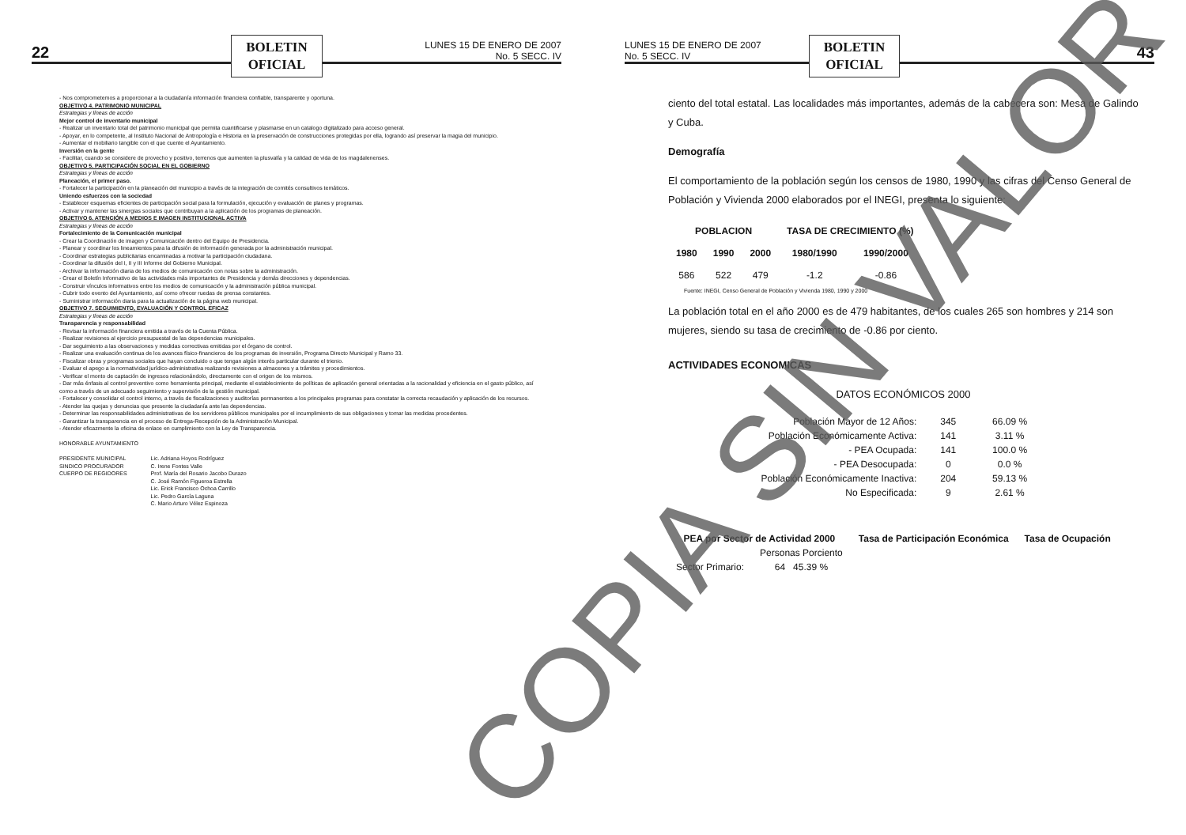22
BOLETIN
OFICIAL
LUNES 15 DE ENERO DE 2007
No. 5 SECC. IV
- Nos comprometemos a proporcionar a la ciudadanía información financiera confiable, transparente y oportuna.
OBJETIVO 4. PATRIMONIO MUNICIPAL
Estrategias y líneas de acción
Mejor control de inventario municipal
- Realizar un inventario total del patrimonio municipal que permita cuantificarse y plasmarse en un catalogo digitalizado para acceso general.
- Apoyar, en lo competente, al Instituto Nacional de Antropología e Historia en la preservación de construcciones protegidas por ella, logrando así preservar la magia del municipio.
- Aumentar el mobiliario tangible con el que cuente el Ayuntamiento.
Inversión en la gente
- Facilitar, cuando se considere de provecho y positivo, terrenos que aumenten la plusvalía y la calidad de vida de los magdalenenses.
OBJETIVO 5. PARTICIPACIÓN SOCIAL EN EL GOBIERNO
Estrategias y líneas de acción
Planeación, el primer paso.
- Fortalecer la participación en la planeación del municipio a través de la integración de comités consultivos temáticos.
Uniendo esfuerzos con la sociedad
- Establecer esquemas eficientes de participación social para la formulación, ejecución y evaluación de planes y programas.
- Activar y mantener las sinergias sociales que contribuyan a la aplicación de los programas de planeación.
OBJETIVO 6. ATENCIÓN A MEDIOS E IMAGEN INSTITUCIONAL ACTIVA
Estrategias y líneas de acción
Fortalecimiento de la Comunicación municipal
- Crear la Coordinación de imagen y Comunicación dentro del Equipo de Presidencia.
- Planear y coordinar los lineamientos para la difusión de información generada por la administración municipal.
- Coordinar estrategias publicitarias encaminadas a motivar la participación ciudadana.
- Coordinar la difusión del I, II y III Informe del Gobierno Municipal.
- Archivar la información diaria de los medios de comunicación con notas sobre la administración.
- Crear el Boletín Informativo de las actividades más importantes de Presidencia y demás direcciones y dependencias.
- Construir vínculos informativos entre los medios de comunicación y la administración pública municipal.
- Cubrir todo evento del Ayuntamiento, así como ofrecer ruedas de prensa constantes.
- Suministrar información diaria para la actualización de la página web municipal.
OBJETIVO 7. SEGUIMIENTO, EVALUACIÓN Y CONTROL EFICAZ
Estrategias y líneas de acción
Transparencia y responsabilidad
- Revisar la información financiera emitida a través de la Cuenta Pública.
- Realizar revisiones al ejercicio presupuestal de las dependencias municipales.
- Dar seguimiento a las observaciones y medidas correctivas emitidas por el órgano de control.
- Realizar una evaluación continua de los avances físico-financieros de los programas de inversión, Programa Directo Municipal y Ramo 33.
- Fiscalizar obras y programas sociales que hayan concluido o que tengan algún interés particular durante el trienio.
- Evaluar el apego a la normatividad jurídico-administrativa realizando revisiones a almacenes y a trámites y procedimientos.
- Verificar el monto de captación de ingresos relacionándolo, directamente con el origen de los mismos.
- Dar más énfasis al control preventivo como herramienta principal, mediante el establecimiento de políticas de aplicación general orientadas a la racionalidad y eficiencia en el gasto público, así como a través de un adecuado seguimiento y supervisión de la gestión municipal.
- Fortalecer y consolidar el control interno, a través de fiscalizaciones y auditorías permanentes a los principales programas para constatar la correcta recaudación y aplicación de los recursos.
- Atender las quejas y denuncias que presente la ciudadanía ante las dependencias.
- Determinar las responsabilidades administrativas de los servidores públicos municipales por el incumplimiento de sus obligaciones y tomar las medidas procedentes.
- Garantizar la transparencia en el proceso de Entrega-Recepción de la Administración Municipal.
- Atender eficazmente la oficina de enlace en cumplimiento con la Ley de Transparencia.
HONORABLE AYUNTAMIENTO
PRESIDENTE MUNICIPAL
SINDICO PROCURADOR
CUERPO DE REGIDORES
Lic. Adriana Hoyos Rodríguez
C. Irene Fontes Valle
Prof. María del Rosario Jacobo Durazo
C. José Ramón Figueroa Estrella
Lic. Erick Francisco Ochoa Carrillo
Lic. Pedro García Laguna
C. Mario Arturo Vélez Espinoza
LUNES 15 DE ENERO DE 2007
No. 5 SECC. IV
BOLETIN
OFICIAL
43
ciento del total estatal. Las localidades más importantes, además de la cabecera son: Mesa de Galindo y Cuba.
Demografía
El comportamiento de la población según los censos de 1980, 1990 y las cifras del Censo General de Población y Vivienda 2000 elaborados por el INEGI, presenta lo siguiente:
| POBLACION | | | TASA DE CRECIMIENTO (%) | |
| --- | --- | --- | --- | --- |
| 1980 | 1990 | 2000 | 1980/1990 | 1990/2000 |
| 586 | 522 | 479 | -1.2 | -0.86 |
Fuente: INEGI, Censo General de Población y Vivienda 1980, 1990 y 2000
La población total en el año 2000 es de 479 habitantes, de los cuales 265 son hombres y 214 son mujeres, siendo su tasa de crecimiento de -0.86 por ciento.
ACTIVIDADES ECONOMICAS
DATOS ECONÓMICOS 2000
| Población Mayor de 12 Años: | 345 | 66.09 % |
| Población Económicamente Activa: | 141 | 3.11 % |
| - PEA Ocupada: | 141 | 100.0 % |
| - PEA Desocupada: | 0 | 0.0 % |
| Población Económicamente Inactiva: | 204 | 59.13 % |
| No Especificada: | 9 | 2.61 % |
| PEA por Sector de Actividad 2000 | | Tasa de Participación Económica | Tasa de Ocupación |
| --- | --- | --- | --- |
| | Personas Porciento | | |
| Sector Primario: | 64 45.39 % | | |
COPIA SIN VALOR